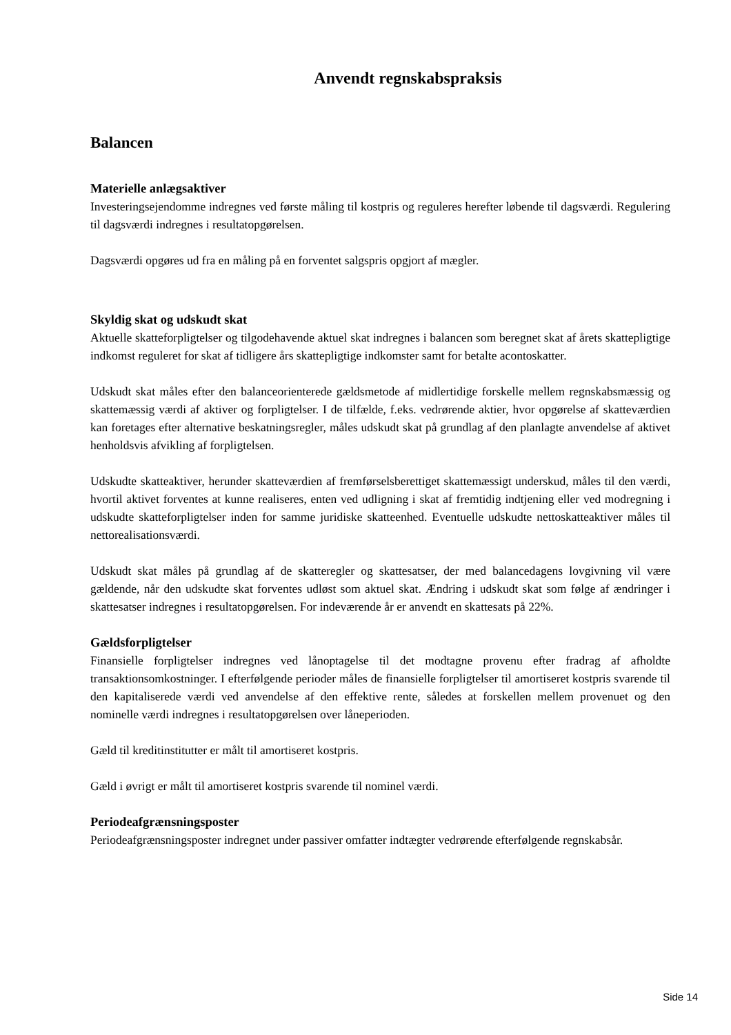Anvendt regnskabspraksis
Balancen
Materielle anlægsaktiver
Investeringsejendomme indregnes ved første måling til kostpris og reguleres herefter løbende til dagsværdi. Regulering til dagsværdi indregnes i resultatopgørelsen.
Dagsværdi opgøres ud fra en måling på en forventet salgspris opgjort af mægler.
Skyldig skat og udskudt skat
Aktuelle skatteforpligtelser og tilgodehavende aktuel skat indregnes i balancen som beregnet skat af årets skattepligtige indkomst reguleret for skat af tidligere års skattepligtige indkomster samt for betalte acontoskatter.
Udskudt skat måles efter den balanceorienterede gældsmetode af midlertidige forskelle mellem regnskabsmæssig og skattemæssig værdi af aktiver og forpligtelser. I de tilfælde, f.eks. vedrørende aktier, hvor opgørelse af skatteværdien kan foretages efter alternative beskatningsregler, måles udskudt skat på grundlag af den planlagte anvendelse af aktivet henholdsvis afvikling af forpligtelsen.
Udskudte skatteaktiver, herunder skatteværdien af fremførselsberettiget skattemæssigt underskud, måles til den værdi, hvortil aktivet forventes at kunne realiseres, enten ved udligning i skat af fremtidig indtjening eller ved modregning i udskudte skatteforpligtelser inden for samme juridiske skatteenhed. Eventuelle udskudte nettoskatteaktiver måles til nettorealisationsværdi.
Udskudt skat måles på grundlag af de skatteregler og skattesatser, der med balancedagens lovgivning vil være gældende, når den udskudte skat forventes udløst som aktuel skat. Ændring i udskudt skat som følge af ændringer i skattesatser indregnes i resultatopgørelsen. For indeværende år er anvendt en skattesats på 22%.
Gældsforpligtelser
Finansielle forpligtelser indregnes ved lånoptagelse til det modtagne provenu efter fradrag af afholdte transaktionsomkostninger. I efterfølgende perioder måles de finansielle forpligtelser til amortiseret kostpris svarende til den kapitaliserede værdi ved anvendelse af den effektive rente, således at forskellen mellem provenuet og den nominelle værdi indregnes i resultatopgørelsen over låneperioden.
Gæld til kreditinstitutter er målt til amortiseret kostpris.
Gæld i øvrigt er målt til amortiseret kostpris svarende til nominel værdi.
Periodeafgrænsningsposter
Periodeafgrænsningsposter indregnet under passiver omfatter indtægter vedrørende efterfølgende regnskabsår.
Side 14